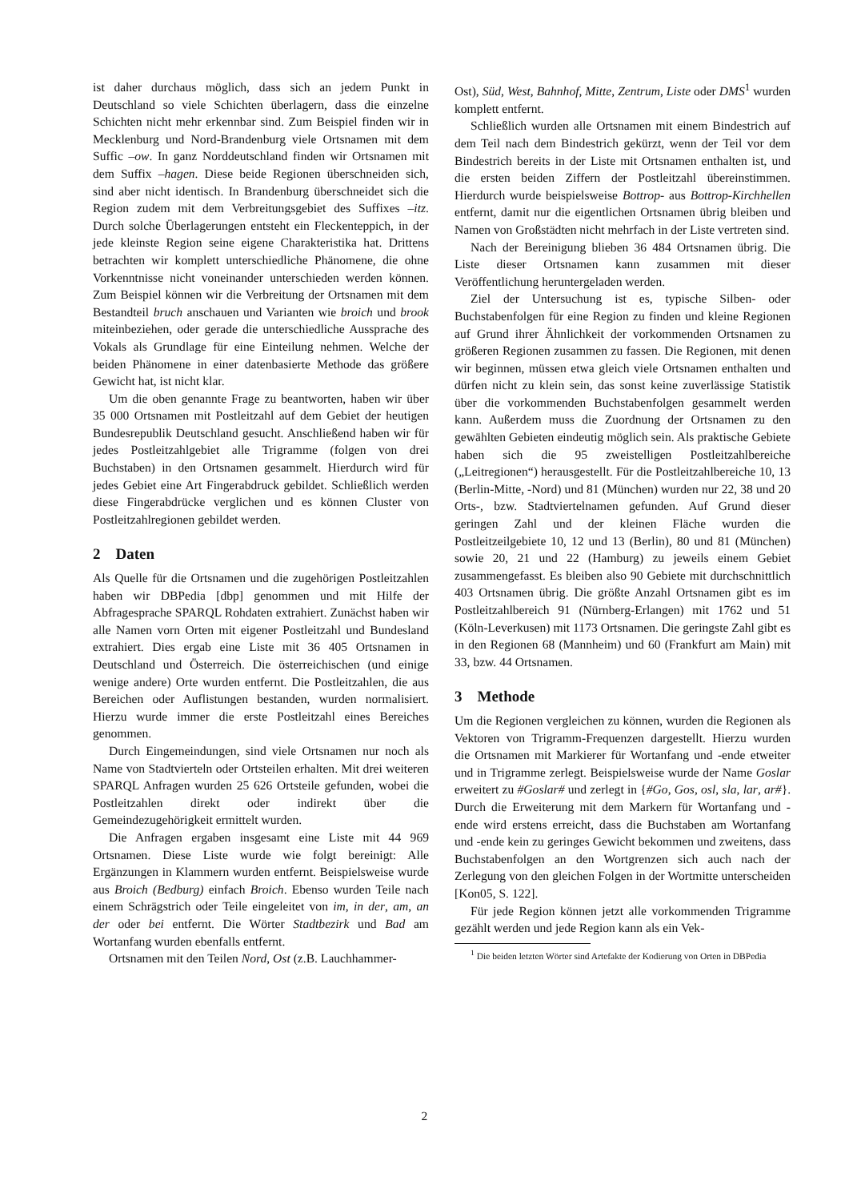ist daher durchaus möglich, dass sich an jedem Punkt in Deutschland so viele Schichten überlagern, dass die einzelne Schichten nicht mehr erkennbar sind. Zum Beispiel finden wir in Mecklenburg und Nord-Brandenburg viele Ortsnamen mit dem Suffic –ow. In ganz Norddeutschland finden wir Ortsnamen mit dem Suffix –hagen. Diese beide Regionen überschneiden sich, sind aber nicht identisch. In Brandenburg überschneidet sich die Region zudem mit dem Verbreitungsgebiet des Suffixes –itz. Durch solche Überlagerungen entsteht ein Fleckenteppich, in der jede kleinste Region seine eigene Charakteristika hat. Drittens betrachten wir komplett unterschiedliche Phänomene, die ohne Vorkenntnisse nicht voneinander unterschieden werden können. Zum Beispiel können wir die Verbreitung der Ortsnamen mit dem Bestandteil bruch anschauen und Varianten wie broich und brook miteinbeziehen, oder gerade die unterschiedliche Aussprache des Vokals als Grundlage für eine Einteilung nehmen. Welche der beiden Phänomene in einer datenbasierte Methode das größere Gewicht hat, ist nicht klar.
Um die oben genannte Frage zu beantworten, haben wir über 35 000 Ortsnamen mit Postleitzahl auf dem Gebiet der heutigen Bundesrepublik Deutschland gesucht. Anschließend haben wir für jedes Postleitzahlgebiet alle Trigramme (folgen von drei Buchstaben) in den Ortsnamen gesammelt. Hierdurch wird für jedes Gebiet eine Art Fingerabdruck gebildet. Schließlich werden diese Fingerabdrücke verglichen und es können Cluster von Postleitzahlregionen gebildet werden.
2 Daten
Als Quelle für die Ortsnamen und die zugehörigen Postleitzahlen haben wir DBPedia [dbp] genommen und mit Hilfe der Abfragesprache SPARQL Rohdaten extrahiert. Zunächst haben wir alle Namen vorn Orten mit eigener Postleitzahl und Bundesland extrahiert. Dies ergab eine Liste mit 36 405 Ortsnamen in Deutschland und Österreich. Die österreichischen (und einige wenige andere) Orte wurden entfernt. Die Postleitzahlen, die aus Bereichen oder Auflistungen bestanden, wurden normalisiert. Hierzu wurde immer die erste Postleitzahl eines Bereiches genommen.
Durch Eingemeindungen, sind viele Ortsnamen nur noch als Name von Stadtvierteln oder Ortsteilen erhalten. Mit drei weiteren SPARQL Anfragen wurden 25 626 Ortsteile gefunden, wobei die Postleitzahlen direkt oder indirekt über die Gemeindezugehörigkeit ermittelt wurden.
Die Anfragen ergaben insgesamt eine Liste mit 44 969 Ortsnamen. Diese Liste wurde wie folgt bereinigt: Alle Ergänzungen in Klammern wurden entfernt. Beispielsweise wurde aus Broich (Bedburg) einfach Broich. Ebenso wurden Teile nach einem Schrägstrich oder Teile eingeleitet von im, in der, am, an der oder bei entfernt. Die Wörter Stadtbezirk und Bad am Wortanfang wurden ebenfalls entfernt.
Ortsnamen mit den Teilen Nord, Ost (z.B. Lauchhammer-
Ost), Süd, West, Bahnhof, Mitte, Zentrum, Liste oder DMS<sup>1</sup> wurden komplett entfernt.
Schließlich wurden alle Ortsnamen mit einem Bindestrich auf dem Teil nach dem Bindestrich gekürzt, wenn der Teil vor dem Bindestrich bereits in der Liste mit Ortsnamen enthalten ist, und die ersten beiden Ziffern der Postleitzahl übereinstimmen. Hierdurch wurde beispielsweise Bottrop- aus Bottrop-Kirchhellen entfernt, damit nur die eigentlichen Ortsnamen übrig bleiben und Namen von Großstädten nicht mehrfach in der Liste vertreten sind.
Nach der Bereinigung blieben 36 484 Ortsnamen übrig. Die Liste dieser Ortsnamen kann zusammen mit dieser Veröffentlichung heruntergeladen werden.
Ziel der Untersuchung ist es, typische Silben- oder Buchstabenfolgen für eine Region zu finden und kleine Regionen auf Grund ihrer Ähnlichkeit der vorkommenden Ortsnamen zu größeren Regionen zusammen zu fassen. Die Regionen, mit denen wir beginnen, müssen etwa gleich viele Ortsnamen enthalten und dürfen nicht zu klein sein, das sonst keine zuverlässige Statistik über die vorkommenden Buchstabenfolgen gesammelt werden kann. Außerdem muss die Zuordnung der Ortsnamen zu den gewählten Gebieten eindeutig möglich sein. Als praktische Gebiete haben sich die 95 zweistelligen Postleitzahlbereiche („Leitregionen“) herausgestellt. Für die Postleitzahlbereiche 10, 13 (Berlin-Mitte, -Nord) und 81 (München) wurden nur 22, 38 und 20 Orts-, bzw. Stadtviertelnamen gefunden. Auf Grund dieser geringen Zahl und der kleinen Fläche wurden die Postleitzeilgebiete 10, 12 und 13 (Berlin), 80 und 81 (München) sowie 20, 21 und 22 (Hamburg) zu jeweils einem Gebiet zusammengefasst. Es bleiben also 90 Gebiete mit durchschnittlich 403 Ortsnamen übrig. Die größte Anzahl Ortsnamen gibt es im Postleitzahlbereich 91 (Nürnberg-Erlangen) mit 1762 und 51 (Köln-Leverkusen) mit 1173 Ortsnamen. Die geringste Zahl gibt es in den Regionen 68 (Mannheim) und 60 (Frankfurt am Main) mit 33, bzw. 44 Ortsnamen.
3 Methode
Um die Regionen vergleichen zu können, wurden die Regionen als Vektoren von Trigramm-Frequenzen dargestellt. Hierzu wurden die Ortsnamen mit Markierer für Wortanfang und -ende etweiter und in Trigramme zerlegt. Beispielsweise wurde der Name Goslar erweitert zu #Goslar# und zerlegt in {#Go, Gos, osl, sla, lar, ar#}. Durch die Erweiterung mit dem Markern für Wortanfang und -ende wird erstens erreicht, dass die Buchstaben am Wortanfang und -ende kein zu geringes Gewicht bekommen und zweitens, dass Buchstabenfolgen an den Wortgrenzen sich auch nach der Zerlegung von den gleichen Folgen in der Wortmitte unterscheiden [Kon05, S. 122].
Für jede Region können jetzt alle vorkommenden Trigramme gezählt werden und jede Region kann als ein Vek-
<sup>1</sup> Die beiden letzten Wörter sind Artefakte der Kodierung von Orten in DBPedia
2